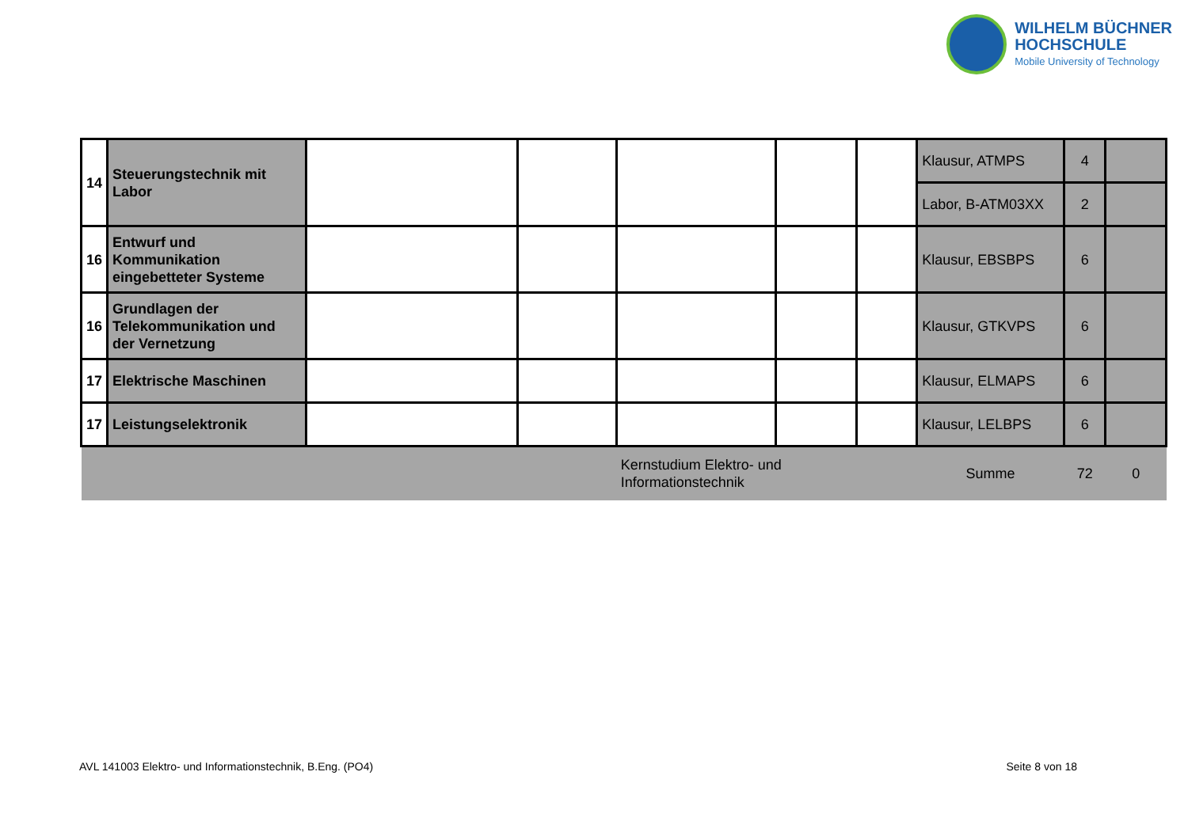WILHELM BÜCHNER
HOCHSCHULE
Mobile University of Technology
| 14 | Steuerungstechnik mit Labor | | | | | | Klausur, ATMPS | 4 | |
| | | | | | | | Labor, B-ATM03XX | 2 | |
| 16 | Entwurf und Kommunikation eingebetteter Systeme | | | | | | Klausur, EBSBPS | 6 | |
| 16 | Grundlagen der Telekommunikation und der Vernetzung | | | | | | Klausur, GTKVPS | 6 | |
| 17 | Elektrische Maschinen | | | | | | Klausur, ELMAPS | 6 | |
| 17 | Leistungselektronik | | | | | | Klausur, LELBPS | 6 | |
| | | | | Kernstudium Elektro- und Informationstechnik | | | Summe | 72 | 0 |
AVL 141003 Elektro- und Informationstechnik, B.Eng. (PO4) Seite 8 von 18